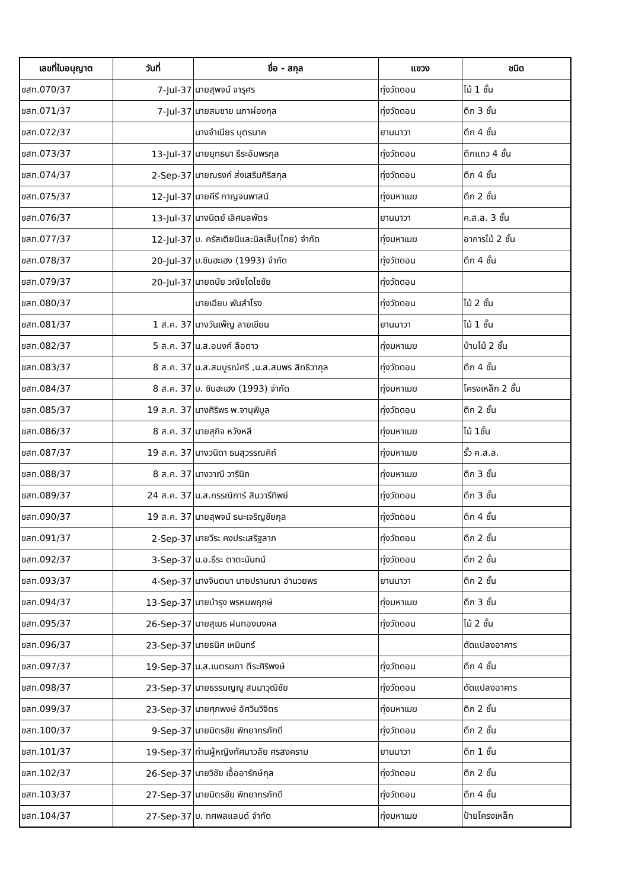| เลขที่ใบอนุญาต | วันที่ | ชื่อ - สกุล | แขวง | ชนิด |
| --- | --- | --- | --- | --- |
| ขสท.070/37 | 7-Jul-37 | นายสุพจน์ จารุศร | ทุ่งวัดดอน | ไม้ 1 ชั้น |
| ขสท.071/37 | 7-Jul-37 | นายสมชาย นภาผ่องกุล | ทุ่งวัดดอน | ตึก 3 ชั้น |
| ขสท.072/37 | | นางจำเนียร บุตรนาค | ยานนาวา | ตึก 4 ชั้น |
| ขสท.073/37 | 13-Jul-37 | นายยุทธนา ธีระอัมพรกุล | ทุ่งวัดดอน | ตึกแถว 4 ชั้น |
| ขสท.074/37 | 2-Sep-37 | นายณรงค์ ส่งเสริมศิริสกุล | ทุ่งวัดดอน | ตึก 4 ชั้น |
| ขสท.075/37 | 12-Jul-37 | นายคีรี กาญจนพาสน์ | ทุ่งมหาเมฆ | ตึก 2 ชั้น |
| ขสท.076/37 | 13-Jul-37 | นางนิตย์ เลิศมลพัตร | ยานนาวา | ค.ส.ล. 3 ชั้น |
| ขสท.077/37 | 12-Jul-37 | บ. ครัสเตียนีและนิลเส็น(ไทย) จำกัด | ทุ่งมหาเมฆ | อาคารไม้ 2 ชั้น |
| ขสท.078/37 | 20-Jul-37 | บ.ซินฮะเฮง (1993) จำกัด | ทุ่งวัดดอน | ตึก 4 ชั้น |
| ขสท.079/37 | 20-Jul-37 | นายดนัย วณิชโดไชชัย | ทุ่งวัดดอน | |
| ขสท.080/37 | | นายเฉียบ พันสำโรง | ทุ่งวัดดอน | ไม้ 2 ชั้น |
| ขสท.081/37 | 1 ส.ค. 37 | นางวันเพ็ญ ลายเขียน | ยานนาวา | ไม้ 1 ชั้น |
| ขสท.082/37 | 5 ส.ค. 37 | น.ส.อนงค์ ลือดาว | ทุ่งมหาเมฆ | บ้านไม้ 2 ชั้น |
| ขสท.083/37 | 8 ส.ค. 37 | น.ส.สมบูรณ์ศรี ,น.ส.สมพร สิทธิวากุล | ทุ่งวัดดอน | ตึก 4 ชั้น |
| ขสท.084/37 | 8 ส.ค. 37 | บ. ซินฮะเฮง (1993) จำกัด | ทุ่งมหาเมฆ | โครงเหล็ก 2 ชั้น |
| ขสท.085/37 | 19 ส.ค. 37 | นางศิริพร พ.จานุพิบูล | ทุ่งวัดดอน | ตึก 2 ชั้น |
| ขสท.086/37 | 8 ส.ค. 37 | นายสุกิจ หวังหลี | ทุ่งมหาเมฆ | ไม้ 1ชั้น |
| ขสท.087/37 | 19 ส.ค. 37 | นางวนิดา ธนสุวรรณคิถ์ | ทุ่งมหาเมฆ | รั้ว ค.ส.ล. |
| ขสท.088/37 | 8 ส.ค. 37 | นางวาณี วารีนิถ | ทุ่งมหาเมฆ | ตึก 3 ชั้น |
| ขสท.089/37 | 24 ส.ค. 37 | น.ส.กรรณิการ์ สินวารีทิพย์ | ทุ่งวัดดอน | ตึก 3 ชั้น |
| ขสท.090/37 | 19 ส.ค. 37 | นายสุพจน์ ธนะเจริญชัยกุล | ทุ่งวัดดอน | ตึก 4 ชั้น |
| ขสท.091/37 | 2-Sep-37 | นายวีระ คงประเสริฐลาภ | ทุ่งวัดดอน | ตึก 2 ชั้น |
| ขสท.092/37 | 3-Sep-37 | น.อ.ธีระ ตาตะนันทน์ | ทุ่งวัดดอน | ตึก 2 ชั้น |
| ขสท.093/37 | 4-Sep-37 | นางจินตนา นายปรานณา อำนวยพร | ยานนาวา | ตึก 2 ชั้น |
| ขสท.094/37 | 13-Sep-37 | นายบำรุง พรหมพฤกษ์ | ทุ่งมหาเมฆ | ตึก 3 ชั้น |
| ขสท.095/37 | 26-Sep-37 | นายสุเมธ ฝนทองมงคล | ทุ่งวัดดอน | ไม้ 2 ชั้น |
| ขสท.096/37 | 23-Sep-37 | นายธนิศ เหมินทร์ | | ดัดแปลงอาคาร |
| ขสท.097/37 | 19-Sep-37 | น.ส.เนตรนภา ตีระศิริพงษ์ | ทุ่งวัดดอน | ตึก 4 ชั้น |
| ขสท.098/37 | 23-Sep-37 | นายธรรมญญู สมมาวุฒิชัย | ทุ่งวัดดอน | ดัดแปลงอาคาร |
| ขสท.099/37 | 23-Sep-37 | นายศุภพงษ์ อัศวินวิจิตร | ทุ่งมหาเมฆ | ตึก 2 ชั้น |
| ขสท.100/37 | 9-Sep-37 | นายมิตรชัย พิทยากรภักดี | ทุ่งวัดดอน | ตึก 2 ชั้น |
| ขสท.101/37 | 19-Sep-37 | ท่านผู้หญิงทัศนาวลัย ศรสงคราม | ยานนาวา | ตึก 1 ชั้น |
| ขสท.102/37 | 26-Sep-37 | นายวิชัย เอื้ออารักษ์กุล | ทุ่งวัดดอน | ตึก 2 ชั้น |
| ขสท.103/37 | 27-Sep-37 | นายมิตรชัย พิทยากรภักดี | ทุ่งวัดดอน | ตึก 4 ชั้น |
| ขสท.104/37 | 27-Sep-37 | บ. ทศพลแลนด์ จำกัด | ทุ่งมหาเมฆ | ป้ายโครงเหล็ก |